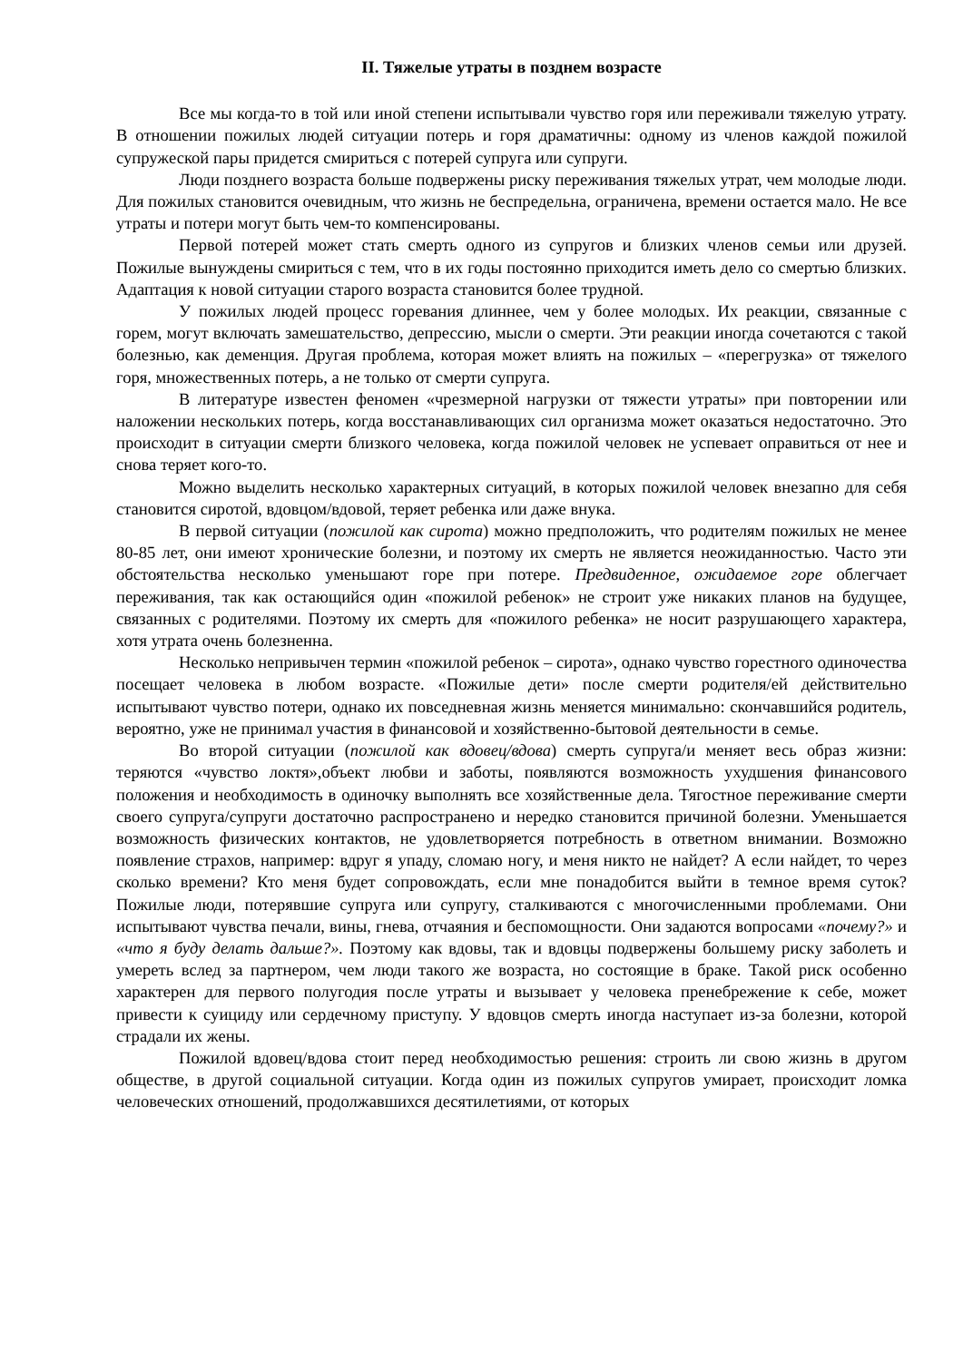II. Тяжелые утраты в позднем возрасте
Все мы когда-то в той или иной степени испытывали чувство горя или переживали тяжелую утрату. В отношении пожилых людей ситуации потерь и горя драматичны: одному из членов каждой пожилой супружеской пары придется смириться с потерей супруга или супруги.
Люди позднего возраста больше подвержены риску переживания тяжелых утрат, чем молодые люди. Для пожилых становится очевидным, что жизнь не беспредельна, ограничена, времени остается мало. Не все утраты и потери могут быть чем-то компенсированы.
Первой потерей может стать смерть одного из супругов и близких членов семьи или друзей. Пожилые вынуждены смириться с тем, что в их годы постоянно приходится иметь дело со смертью близких. Адаптация к новой ситуации старого возраста становится более трудной.
У пожилых людей процесс горевания длиннее, чем у более молодых. Их реакции, связанные с горем, могут включать замешательство, депрессию, мысли о смерти. Эти реакции иногда сочетаются с такой болезнью, как деменция. Другая проблема, которая может влиять на пожилых – «перегрузка» от тяжелого горя, множественных потерь, а не только от смерти супруга.
В литературе известен феномен «чрезмерной нагрузки от тяжести утраты» при повторении или наложении нескольких потерь, когда восстанавливающих сил организма может оказаться недостаточно. Это происходит в ситуации смерти близкого человека, когда пожилой человек не успевает оправиться от нее и снова теряет кого-то.
Можно выделить несколько характерных ситуаций, в которых пожилой человек внезапно для себя становится сиротой, вдовцом/вдовой, теряет ребенка или даже внука.
В первой ситуации (пожилой как сирота) можно предположить, что родителям пожилых не менее 80-85 лет, они имеют хронические болезни, и поэтому их смерть не является неожиданностью. Часто эти обстоятельства несколько уменьшают горе при потере. Предвиденное, ожидаемое горе облегчает переживания, так как остающийся один «пожилой ребенок» не строит уже никаких планов на будущее, связанных с родителями. Поэтому их смерть для «пожилого ребенка» не носит разрушающего характера, хотя утрата очень болезненна.
Несколько непривычен термин «пожилой ребенок – сирота», однако чувство горестного одиночества посещает человека в любом возрасте. «Пожилые дети» после смерти родителя/ей действительно испытывают чувство потери, однако их повседневная жизнь меняется минимально: скончавшийся родитель, вероятно, уже не принимал участия в финансовой и хозяйственно-бытовой деятельности в семье.
Во второй ситуации (пожилой как вдовец/вдова) смерть супруга/и меняет весь образ жизни: теряются «чувство локтя»,объект любви и заботы, появляются возможность ухудшения финансового положения и необходимость в одиночку выполнять все хозяйственные дела. Тягостное переживание смерти своего супруга/супруги достаточно распространено и нередко становится причиной болезни. Уменьшается возможность физических контактов, не удовлетворяется потребность в ответном внимании. Возможно появление страхов, например: вдруг я упаду, сломаю ногу, и меня никто не найдет? А если найдет, то через сколько времени? Кто меня будет сопровождать, если мне понадобится выйти в темное время суток? Пожилые люди, потерявшие супруга или супругу, сталкиваются с многочисленными проблемами. Они испытывают чувства печали, вины, гнева, отчаяния и беспомощности. Они задаются вопросами «почему?» и «что я буду делать дальше?». Поэтому как вдовы, так и вдовцы подвержены большему риску заболеть и умереть вслед за партнером, чем люди такого же возраста, но состоящие в браке. Такой риск особенно характерен для первого полугодия после утраты и вызывает у человека пренебрежение к себе, может привести к суициду или сердечному приступу. У вдовцов смерть иногда наступает из-за болезни, которой страдали их жены.
Пожилой вдовец/вдова стоит перед необходимостью решения: строить ли свою жизнь в другом обществе, в другой социальной ситуации. Когда один из пожилых супругов умирает, происходит ломка человеческих отношений, продолжавшихся десятилетиями, от которых